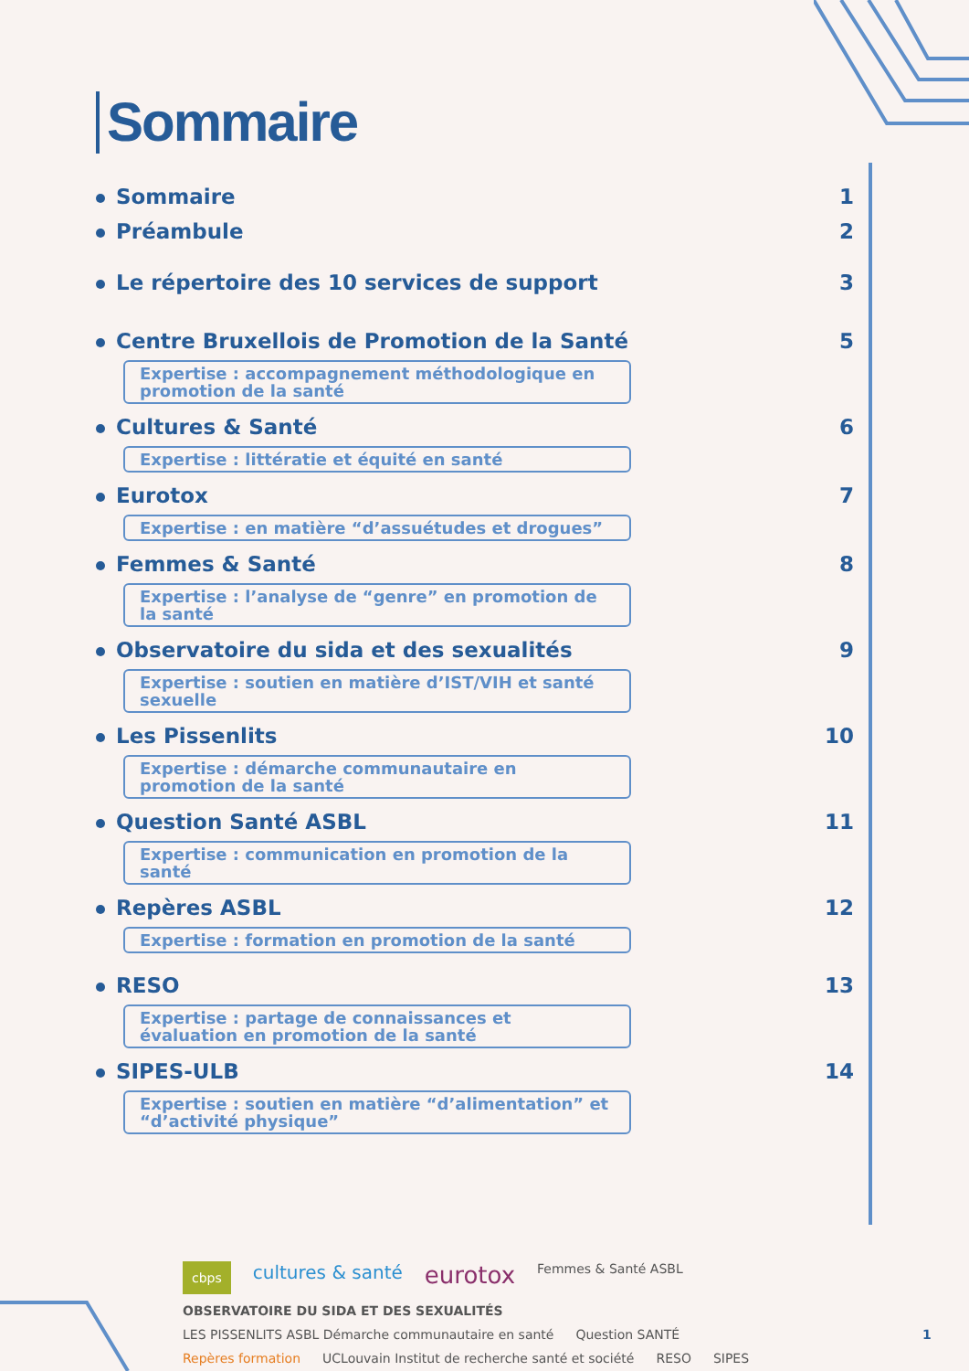Sommaire
Sommaire 1
Préambule 2
Le répertoire des 10 services de support 3
Centre Bruxellois de Promotion de la Santé 5
Expertise : accompagnement méthodologique en promotion de la santé
Cultures & Santé 6
Expertise : littératie et équité en santé
Eurotox 7
Expertise : en matière “d’assuétudes et drogues”
Femmes & Santé 8
Expertise : l’analyse de “genre” en promotion de la santé
Observatoire du sida et des sexualités 9
Expertise : soutien en matière d’IST/VIH et santé sexuelle
Les Pissenlits 10
Expertise : démarche communautaire en promotion de la santé
Question Santé ASBL 11
Expertise : communication en promotion de la santé
Repères ASBL 12
Expertise : formation en promotion de la santé
RESO 13
Expertise : partage de connaissances et évaluation en promotion de la santé
SIPES-ULB 14
Expertise : soutien en matière “d’alimentation” et “d’activité physique”
cbps cultures & santé eurotox Femmes & Santé ASBL OBSERVATOIRE DU SIDA ET DES SEXUALITÉS LES PISSENLITS ASBL Démarche communautaire en santé Question SANTÉ Repères formation UCLouvain Institut de recherche santé et société RESO SIPES
1